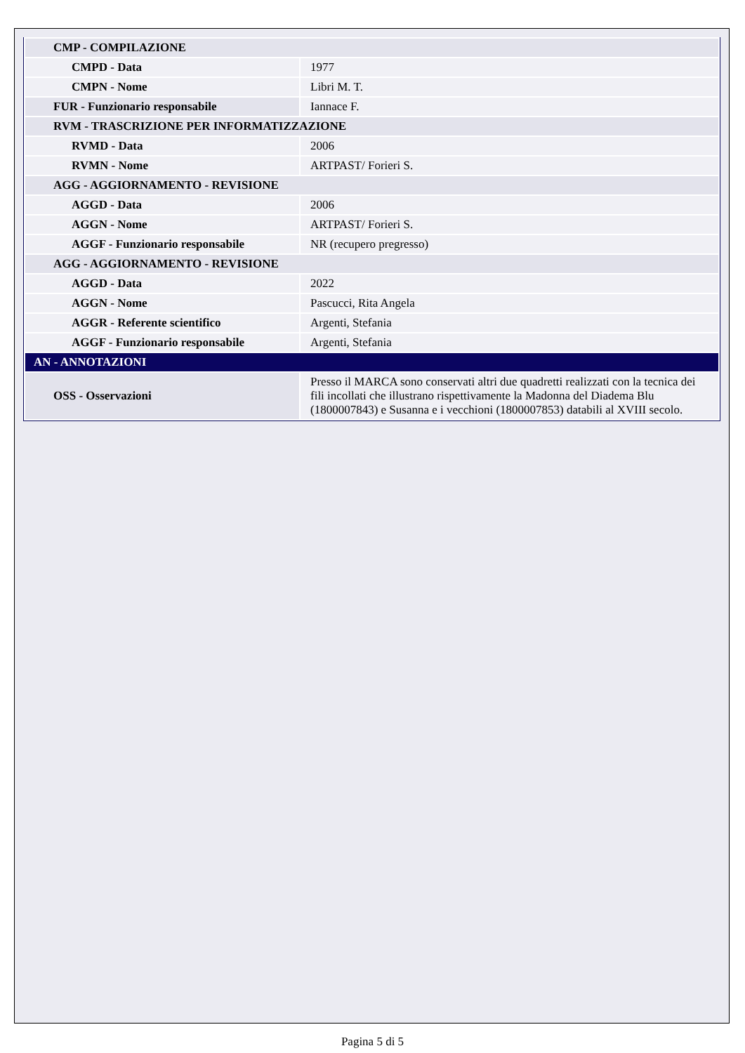| CMP - COMPILAZIONE | |
| CMPD - Data | 1977 |
| CMPN - Nome | Libri M. T. |
| FUR - Funzionario responsabile | Iannace F. |
| RVM - TRASCRIZIONE PER INFORMATIZZAZIONE | |
| RVMD - Data | 2006 |
| RVMN - Nome | ARTPAST/ Forieri S. |
| AGG - AGGIORNAMENTO - REVISIONE | |
| AGGD - Data | 2006 |
| AGGN - Nome | ARTPAST/ Forieri S. |
| AGGF - Funzionario responsabile | NR (recupero pregresso) |
| AGG - AGGIORNAMENTO - REVISIONE | |
| AGGD - Data | 2022 |
| AGGN - Nome | Pascucci, Rita Angela |
| AGGR - Referente scientifico | Argenti, Stefania |
| AGGF - Funzionario responsabile | Argenti, Stefania |
| AN - ANNOTAZIONI | |
| OSS - Osservazioni | Presso il MARCA sono conservati altri due quadretti realizzati con la tecnica dei fili incollati che illustrano rispettivamente la Madonna del Diadema Blu (1800007843) e Susanna e i vecchioni (1800007853) databili al XVIII secolo. |
Pagina 5 di 5